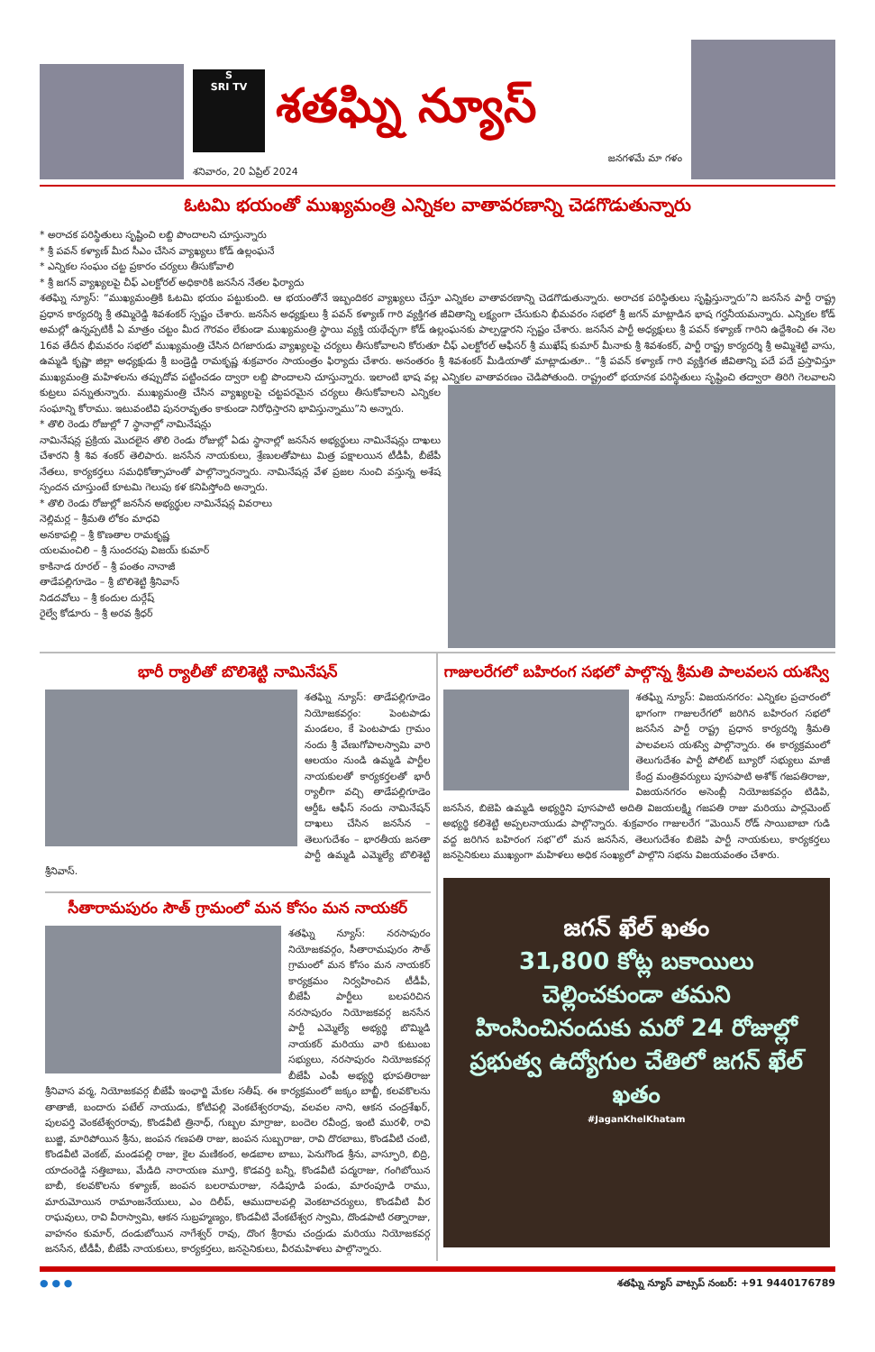S
SRI TV
శతఘ్ని న్యూస్
జనగళమే మా గళం
శనివారం, 20 ఏప్రిల్ 2024
ఓటమి భయంతో ముఖ్యమంత్రి ఎన్నికల వాతావరణాన్ని చెడగొడుతున్నారు
* అరాచక పరిస్థితులు సృష్టించి లబ్ది పొందాలని చూస్తున్నారు
* శ్రీ పవన్ కళ్యాణ్ మీద సీఎం చేసిన వ్యాఖ్యలు కోడ్ ఉల్లంఘనే
* ఎన్నికల సంఘం చట్ట ప్రకారం చర్యలు తీసుకోవాలి
* శ్రీ జగన్ వ్యాఖ్యలపై చీఫ్ ఎలక్టోరల్ అధికారికి జనసేన నేతల ఫిర్యాదు
శతఘ్ని న్యూస్: “ముఖ్యమంత్రికి ఓటమి భయం పట్టుకుంది. ఆ భయంతోనే ఇబ్బందికర వ్యాఖ్యలు చేస్తూ ఎన్నికల వాతావరణాన్ని చెడగొడుతున్నారు. అరాచక పరిస్థితులు సృష్టిస్తున్నారు”ని జనసేన పార్టీ రాష్ట్ర ప్రధాన కార్యదర్శి శ్రీ తమ్మిరెడ్డి శివశంకర్ స్పష్టం చేశారు. జనసేన అధ్యక్షులు శ్రీ పవన్ కళ్యాణ్ గారి వ్యక్తిగత జీవితాన్ని లక్ష్యంగా చేసుకుని భీమవరం సభలో శ్రీ జగన్ మాట్లాడిన భాష గర్హనీయమన్నారు. ఎన్నికల కోడ్ అమల్లో ఉన్నప్పటికీ ఏ మాత్రం చట్టం మీద గౌరవం లేకుండా ముఖ్యమంత్రి స్థాయి వ్యక్తి యథేచ్ఛగా కోడ్ ఉల్లంఘనకు పాల్పడ్డారని స్పష్టం చేశారు. జనసేన పార్టీ అధ్యక్షులు శ్రీ పవన్ కళ్యాణ్ గారిని ఉద్దేశించి ఈ నెల 16వ తేదీన భీమవరం సభలో ముఖ్యమంత్రి చేసిన దిగజారుడు వ్యాఖ్యలపై చర్యలు తీసుకోవాలని కోరుతూ చీఫ్ ఎలక్టోరల్ ఆఫీసర్ శ్రీ ముఖేష్ కుమార్ మీనాకు శ్రీ శివశంకర్, పార్టీ రాష్ట్ర కార్యదర్శి శ్రీ అమ్మిశెట్టి వాసు, ఉమ్మడి కృష్ణా జిల్లా అధ్యక్షుడు శ్రీ బండ్రెడ్డి రామకృష్ణ శుక్రవారం సాయంత్రం ఫిర్యాదు చేశారు. అనంతరం శ్రీ శివశంకర్ మీడియాతో మాట్లాడుతూ.. “శ్రీ పవన్ కళ్యాణ్ గారి వ్యక్తిగత జీవితాన్ని పదే పదే ప్రస్తావిస్తూ ముఖ్యమంత్రి మహిళలను తప్పుదోవ పట్టించడం ద్వారా లబ్ది పొందాలని చూస్తున్నారు. ఇలాంటి భాష వల్ల ఎన్నికల వాతావరణం చెడిపోతుంది. రాష్ట్రంలో భయానక పరిస్థితులు సృష్టించి తద్వారా తిరిగి గెలవాలని కుట్రలు పన్నుతున్నారు. ముఖ్యమంత్రి చేసిన వ్యాఖ్యలపై చట్టపరమైన చర్యలు తీసుకోవాలని ఎన్నికల సంఘాన్ని కోరాము. ఇటువంటివి పునరావృతం కాకుండా నిరోధిస్తారని భావిస్తున్నాము”ని అన్నారు.
* తొలి రెండు రోజుల్లో 7 స్థానాల్లో నామినేషన్లు
నామినేషన్ల ప్రక్రియ మొదలైన తొలి రెండు రోజుల్లో ఏడు స్థానాల్లో జనసేన అభ్యర్థులు నామినేషన్లు దాఖలు చేశారని శ్రీ శివ శంకర్ తెలిపారు. జనసేన నాయకులు, శ్రేణులతోపాటు మిత్ర పక్షాలయిన టీడీపీ, బీజేపీ నేతలు, కార్యకర్తలు సమధికోత్సాహంతో పాల్గొన్నారన్నారు. నామినేషన్ల వేళ ప్రజల నుంచి వస్తున్న అశేష స్పందన చూస్తుంటే కూటమి గెలుపు కళ కనిపిస్తోంది అన్నారు.
* తొలి రెండు రోజుల్లో జనసేన అభ్యర్థుల నామినేషన్ల వివరాలు
నెల్లిమర్ల – శ్రీమతి లోకం మాధవి
అనకాపల్లి – శ్రీ కొణతాల రామకృష్ణ
యలమంచిలి – శ్రీ సుందరపు విజయ్ కుమార్
కాకినాడ రూరల్ – శ్రీ పంతం నానాజీ
తాడేపల్లిగూడెం – శ్రీ బొలిశెట్టి శ్రీనివాస్
నిడదవోలు – శ్రీ కందుల దుర్గేష్
రైల్వే కోడూరు – శ్రీ అరవ శ్రీధర్
భారీ ర్యాలీతో బొలిశెట్టి నామినేషన్
శతఘ్ని న్యూస్: తాడేపల్లిగూడెం నియోజకవర్గం: పెంటపాడు మండలం, కే పెంటపాడు గ్రామం నందు శ్రీ వేణుగోపాలస్వామి వారి ఆలయం నుండి ఉమ్మడి పార్టీల నాయకులతో కార్యకర్తలతో భారీ ర్యాలీగా వచ్చి తాడేపల్లిగూడెం ఆర్డీఓ ఆఫీస్ నందు నామినేషన్ దాఖలు చేసిన జనసేన – తెలుగుదేశం – భారతీయ జనతా పార్టీ ఉమ్మడి ఎమ్మెల్యే బొలిశెట్టి శ్రీనివాస్.
సీతారామపురం సౌత్ గ్రామంలో మన కోసం మన నాయకర్
శతఘ్ని న్యూస్: నరసాపురం నియోజకవర్గం, సీతారామపురం సౌత్ గ్రామంలో మన కోసం మన నాయకర్ కార్యక్రమం నిర్వహించిన టీడీపీ, బీజేపీ పార్టీలు బలపరిచిన నరసాపురం నియోజకవర్గ జనసేన పార్టీ ఎమ్మెల్యే అభ్యర్థి బొమ్మిడి నాయకర్ మరియు వారి కుటుంబ సభ్యులు, నరసాపురం నియోజకవర్గ బీజేపీ ఎంపీ అభ్యర్థి భూపతిరాజు శ్రీనివాస వర్మ, నియోజకవర్గ బీజేపీ ఇంఛార్జి మేకల సతీష్. ఈ కార్యక్రమంలో జక్కం బాబ్జీ, కలవకొలను తాతాజీ, బందారు పటేల్ నాయుడు, కోటిపల్లి వెంకటేశ్వరరావు, వలవల నాని, ఆకన చంద్రశేఖర్, పులపర్తి వెంకటేశ్వరరావు, కొండవీటి త్రినాధ్, గుబ్బల మార్రాజు, బందెల రవీంద్ర, ఇంటి మురళీ, రావి బుజ్జి, మారిపోయిన శ్రీను, జంపన గణపతి రాజు, జంపన సుబ్బరాజు, రావి దొరబాబు, కొండవీటి చంటి, కొండవీటి వెంకట్, మండపల్లి రాజు, కైల మణికంఠ, అడబాల బాబు, పెనుగొండ శ్రీను, వాస్ఫూరి, బిద్రి, యాదంరెడ్డి సత్తిబాబు, మేడిది నారాయణ మూర్తి, కొడవర్తి బన్నీ, కొండవీటి పద్మరాజు, గంగిబోయిన బాబీ, కలవకొలను కళ్యాణ్, జంపన బలరామరాజు, నడిపూడి పండు, మారంపూడి రాము, మారుమోయిన రామాంజనేయులు, ఎం దిలీప్, ఆముదాలపల్లి వెంకటాచర్యులు, కొండవీటి వీర రాఘవులు, రావి వీరాస్వామి, ఆకన సుబ్రహ్మణ్యం, కొండవీటి వేంకటేశ్వర స్వామి, దొండపాటి రత్నారాజు, వాహనం కుమార్, దండుబోయిన నాగేశ్వర్ రావు, దొంగ శ్రీరామ చంద్రుడు మరియు నియోజకవర్గ జనసేన, టీడీపీ, బీజేపీ నాయకులు, కార్యకర్తలు, జనసైనికులు, వీరమహిళలు పాల్గొన్నారు.
గాజులరేగలో బహిరంగ సభలో పాల్గొన్న శ్రీమతి పాలవలస యశస్వి
శతఘ్ని న్యూస్: విజయనగరం: ఎన్నికల ప్రచారంలో భాగంగా గాజులరేగలో జరిగిన బహిరంగ సభలో జనసేన పార్టీ రాష్ట్ర ప్రధాన కార్యదర్శి శ్రీమతి పాలవలస యశస్వి పాల్గొన్నారు. ఈ కార్యక్రమంలో తెలుగుదేశం పార్టీ పోలిట్ బ్యూరో సభ్యులు మాజీ కేంద్ర మంత్రివర్యులు పూసపాటి అశోక్ గజపతిరాజు, విజయనగరం అసెంబ్లీ నియోజకవర్గం టిడిపి, జనసేన, బిజెపి ఉమ్మడి అభ్యర్థిని పూసపాటి అదితి విజయలక్ష్మి గజపతి రాజు మరియు పార్లమెంట్ అభ్యర్థి కలిశెట్టి అప్పలనాయుడు పాల్గొన్నారు. శుక్రవారం గాజులరేగ “మెయిన్ రోడ్ సాయిబాబా గుడి వద్ద జరిగిన బహిరంగ సభ”లో మన జనసేన, తెలుగుదేశం బిజెపి పార్టీ నాయకులు, కార్యకర్తలు జనసైనికులు ముఖ్యంగా మహిళలు అధిక సంఖ్యలో పాల్గొని సభను విజయవంతం చేశారు.
జగన్ ఖేల్ ఖతం
31,800 కోట్ల బకాయిలు చెల్లించకుండా తమని హింసించినందుకు మరో 24 రోజుల్లో ప్రభుత్వ ఉద్యోగుల చేతిలో జగన్ ఖేల్ ఖతం
#JaganKhelKhatam
● ● ● శతఘ్ని న్యూస్ వాట్సప్ నంబర్: +91 9440176789